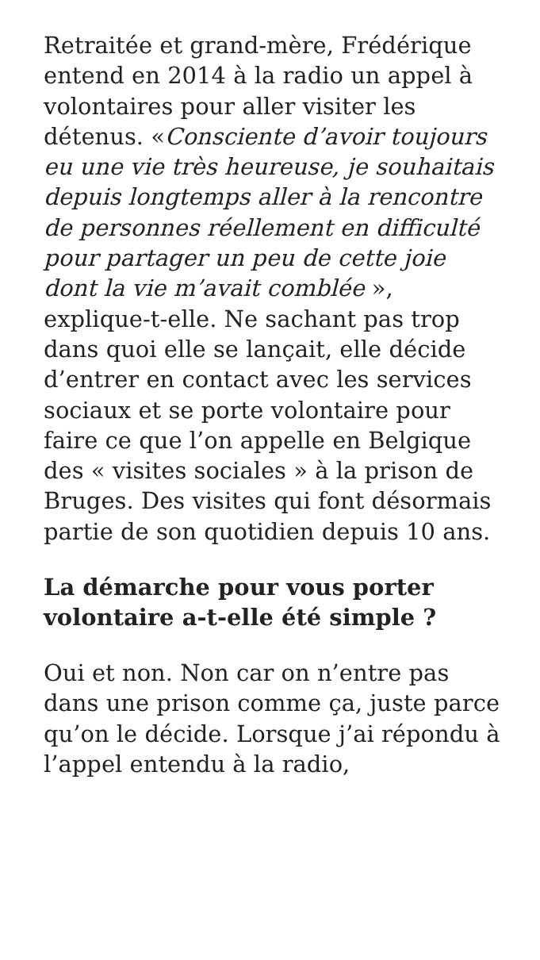Retraitée et grand-mère, Frédérique entend en 2014 à la radio un appel à volontaires pour aller visiter les détenus. «Consciente d’avoir toujours eu une vie très heureuse, je souhaitais depuis longtemps aller à la rencontre de personnes réellement en difficulté pour partager un peu de cette joie dont la vie m’avait comblée », explique-t-elle. Ne sachant pas trop dans quoi elle se lançait, elle décide d’entrer en contact avec les services sociaux et se porte volontaire pour faire ce que l’on appelle en Belgique des « visites sociales » à la prison de Bruges. Des visites qui font désormais partie de son quotidien depuis 10 ans.
La démarche pour vous porter volontaire a-t-elle été simple ?
Oui et non. Non car on n’entre pas dans une prison comme ça, juste parce qu’on le décide. Lorsque j’ai répondu à l’appel entendu à la radio,